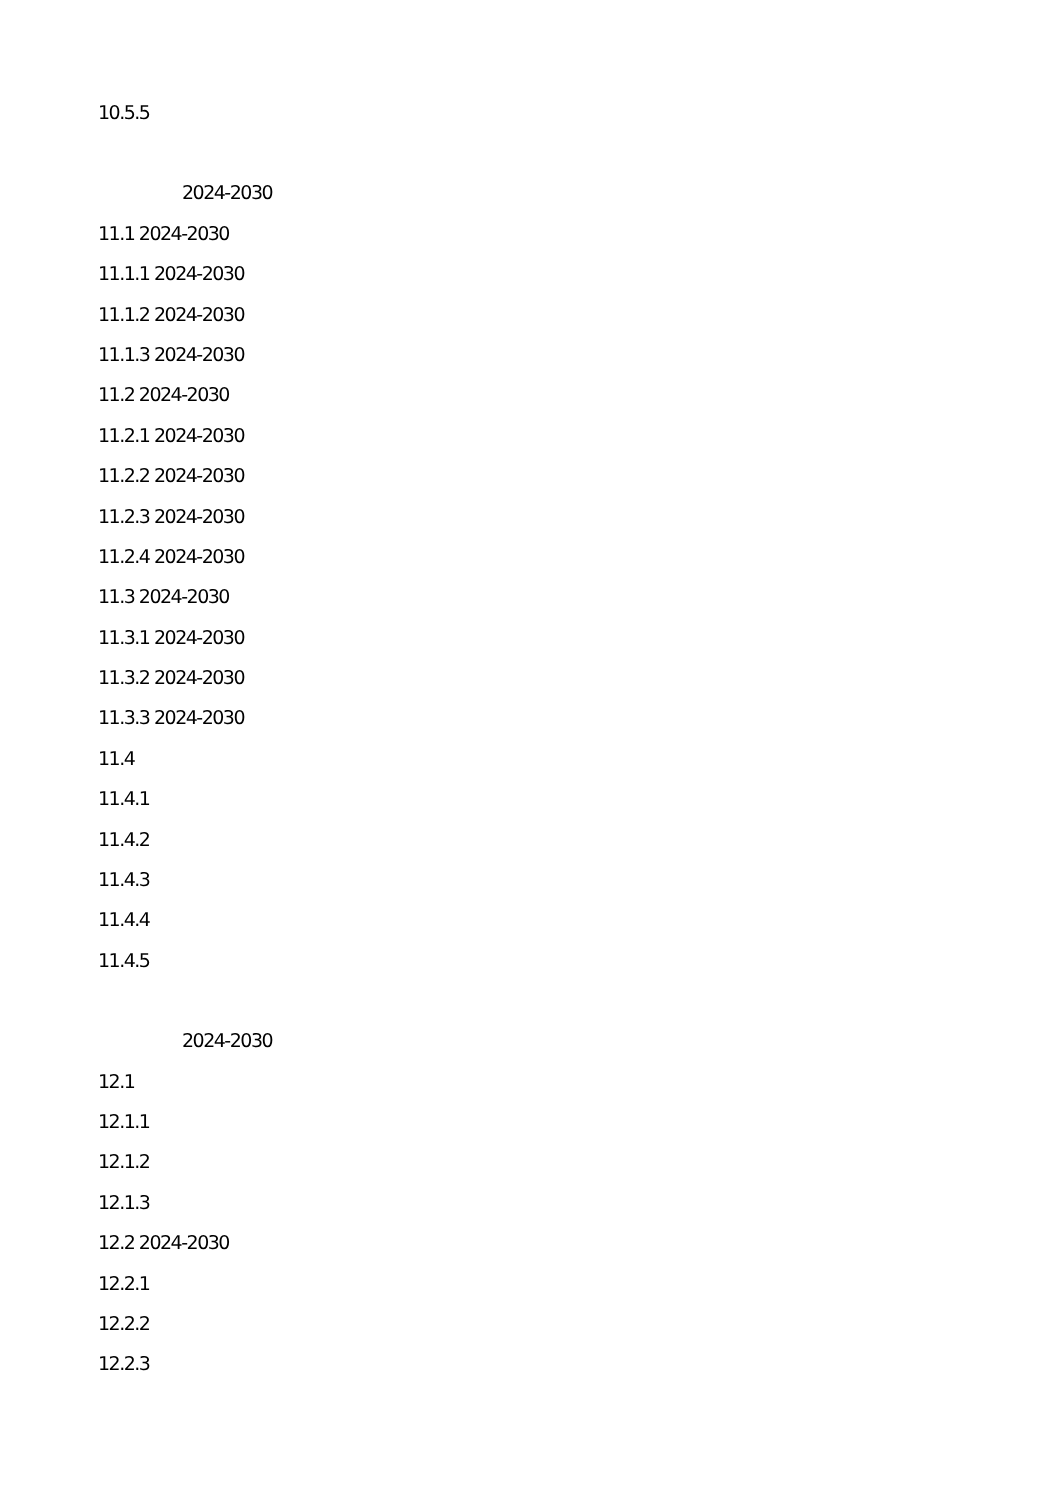10.5.5
2024-2030
11.1 2024-2030
11.1.1 2024-2030
11.1.2 2024-2030
11.1.3 2024-2030
11.2 2024-2030
11.2.1 2024-2030
11.2.2 2024-2030
11.2.3 2024-2030
11.2.4 2024-2030
11.3 2024-2030
11.3.1 2024-2030
11.3.2 2024-2030
11.3.3 2024-2030
11.4
11.4.1
11.4.2
11.4.3
11.4.4
11.4.5
2024-2030
12.1
12.1.1
12.1.2
12.1.3
12.2 2024-2030
12.2.1
12.2.2
12.2.3